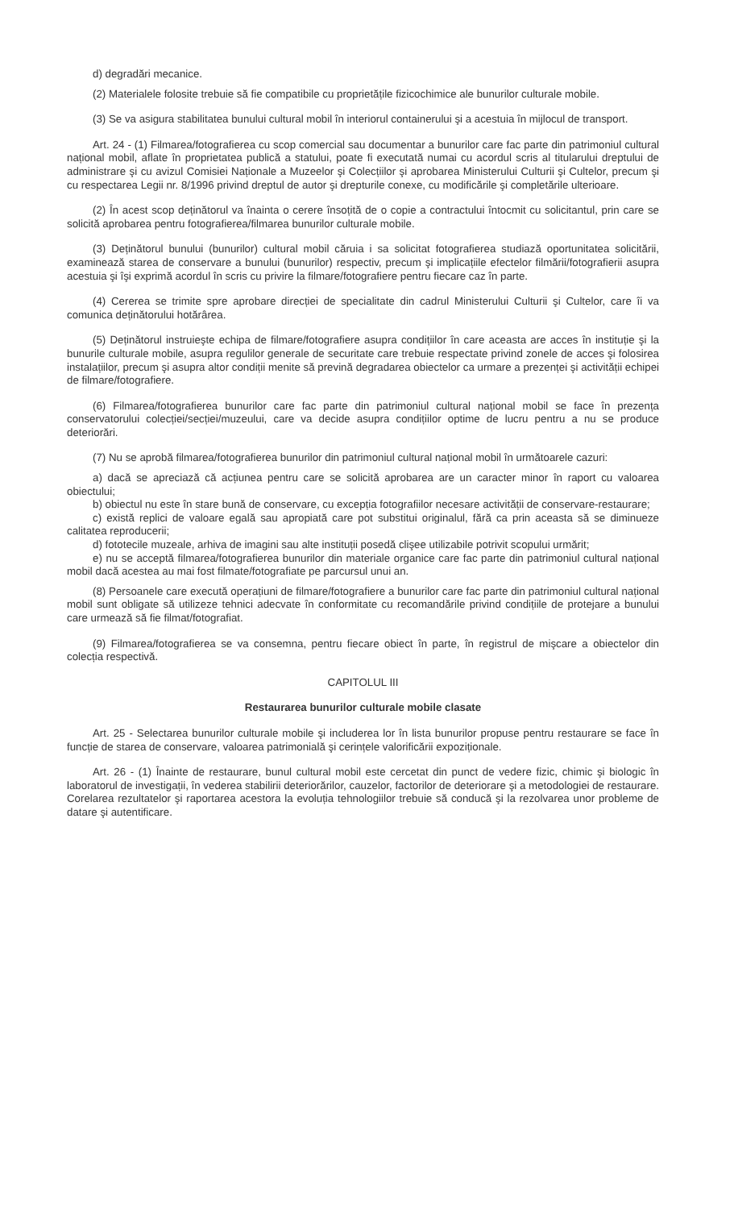d) degradări mecanice.
(2) Materialele folosite trebuie să fie compatibile cu proprietățile fizicochimice ale bunurilor culturale mobile.
(3) Se va asigura stabilitatea bunului cultural mobil în interiorul containerului şi a acestuia în mijlocul de transport.
Art. 24 - (1) Filmarea/fotografierea cu scop comercial sau documentar a bunurilor care fac parte din patrimoniul cultural național mobil, aflate în proprietatea publică a statului, poate fi executată numai cu acordul scris al titularului dreptului de administrare şi cu avizul Comisiei Naționale a Muzeelor şi Colecțiilor şi aprobarea Ministerului Culturii şi Cultelor, precum şi cu respectarea Legii nr. 8/1996 privind dreptul de autor şi drepturile conexe, cu modificările şi completările ulterioare.
(2) În acest scop deținătorul va înainta o cerere însoțită de o copie a contractului întocmit cu solicitantul, prin care se solicită aprobarea pentru fotografierea/filmarea bunurilor culturale mobile.
(3) Deținătorul bunului (bunurilor) cultural mobil căruia i sa solicitat fotografierea studiază oportunitatea solicitării, examinează starea de conservare a bunului (bunurilor) respectiv, precum şi implicațiile efectelor filmării/fotografierii asupra acestuia şi îşi exprimă acordul în scris cu privire la filmare/fotografiere pentru fiecare caz în parte.
(4) Cererea se trimite spre aprobare direcției de specialitate din cadrul Ministerului Culturii şi Cultelor, care îi va comunica deținătorului hotărârea.
(5) Deținătorul instruieşte echipa de filmare/fotografiere asupra condițiilor în care aceasta are acces în instituție şi la bunurile culturale mobile, asupra regulilor generale de securitate care trebuie respectate privind zonele de acces şi folosirea instalațiilor, precum şi asupra altor condiții menite să prevină degradarea obiectelor ca urmare a prezenței şi activității echipei de filmare/fotografiere.
(6) Filmarea/fotografierea bunurilor care fac parte din patrimoniul cultural național mobil se face în prezența conservatorului colecției/secției/muzeului, care va decide asupra condițiilor optime de lucru pentru a nu se produce deteriorări.
(7) Nu se aprobă filmarea/fotografierea bunurilor din patrimoniul cultural național mobil în următoarele cazuri:
a) dacă se apreciază că acțiunea pentru care se solicită aprobarea are un caracter minor în raport cu valoarea obiectului;
b) obiectul nu este în stare bună de conservare, cu excepția fotografiilor necesare activității de conservare-restaurare;
c) există replici de valoare egală sau apropiată care pot substitui originalul, fără ca prin aceasta să se diminueze calitatea reproducerii;
d) fototecile muzeale, arhiva de imagini sau alte instituții posedă clişee utilizabile potrivit scopului urmărit;
e) nu se acceptă filmarea/fotografierea bunurilor din materiale organice care fac parte din patrimoniul cultural național mobil dacă acestea au mai fost filmate/fotografiate pe parcursul unui an.
(8) Persoanele care execută operațiuni de filmare/fotografiere a bunurilor care fac parte din patrimoniul cultural național mobil sunt obligate să utilizeze tehnici adecvate în conformitate cu recomandările privind condițiile de protejare a bunului care urmează să fie filmat/fotografiat.
(9) Filmarea/fotografierea se va consemna, pentru fiecare obiect în parte, în registrul de mişcare a obiectelor din colecția respectivă.
CAPITOLUL III
Restaurarea bunurilor culturale mobile clasate
Art. 25 - Selectarea bunurilor culturale mobile şi includerea lor în lista bunurilor propuse pentru restaurare se face în funcție de starea de conservare, valoarea patrimonială şi cerințele valorificării expoziționale.
Art. 26 - (1) Înainte de restaurare, bunul cultural mobil este cercetat din punct de vedere fizic, chimic şi biologic în laboratorul de investigații, în vederea stabilirii deteriorărilor, cauzelor, factorilor de deteriorare şi a metodologiei de restaurare. Corelarea rezultatelor şi raportarea acestora la evoluția tehnologiilor trebuie să conducă şi la rezolvarea unor probleme de datare şi autentificare.